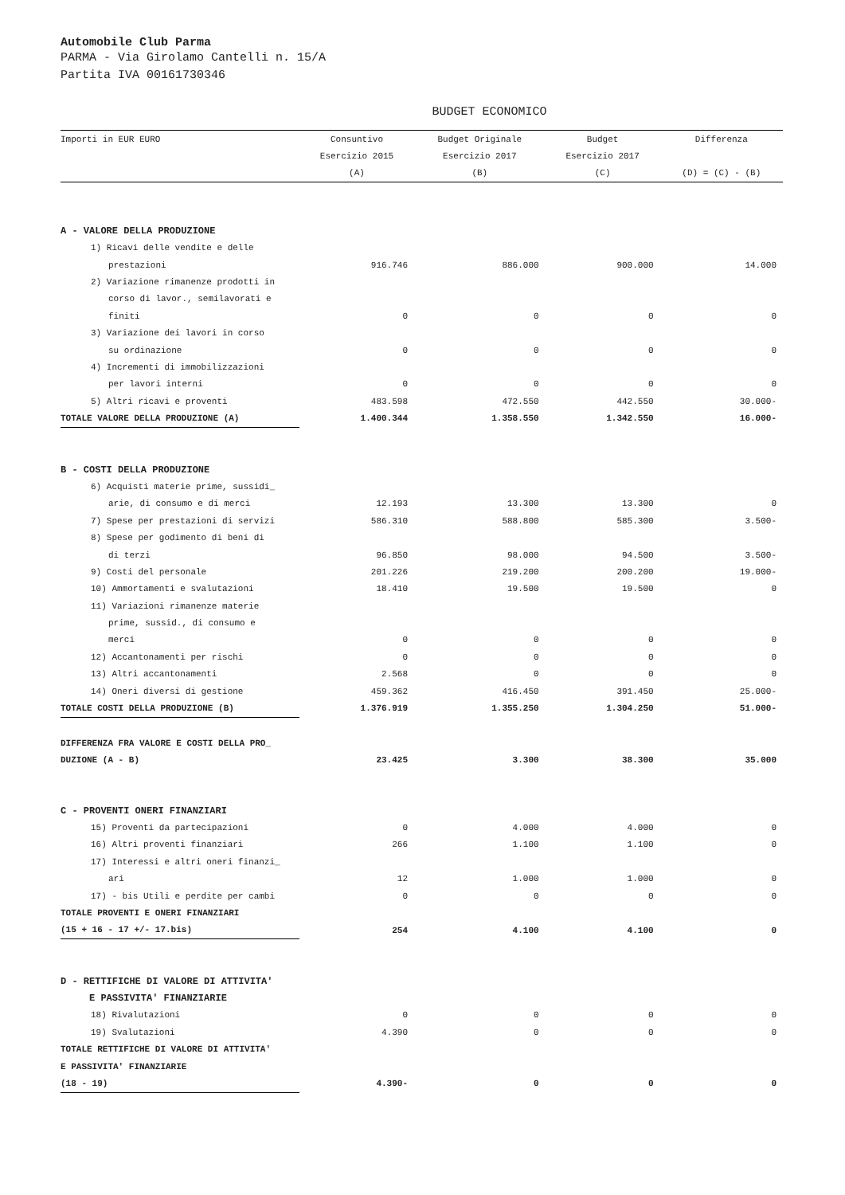Automobile Club Parma
PARMA - Via Girolamo Cantelli n. 15/A
Partita IVA 00161730346
BUDGET ECONOMICO
| Importi in EUR EURO | Consuntivo | Budget Originale | Budget | Differenza |
| --- | --- | --- | --- | --- |
| | Esercizio 2015 | Esercizio 2017 | Esercizio 2017 | |
| | (A) | (B) | (C) | (D) = (C) - (B) |
| A - VALORE DELLA PRODUZIONE | | | | |
| 1) Ricavi delle vendite e delle | | | | |
| prestazioni | 916.746 | 886.000 | 900.000 | 14.000 |
| 2) Variazione rimanenze prodotti in | | | | |
| corso di lavor., semilavorati e | | | | |
| finiti | 0 | 0 | 0 | 0 |
| 3) Variazione dei lavori in corso | | | | |
| su ordinazione | 0 | 0 | 0 | 0 |
| 4) Incrementi di immobilizzazioni | | | | |
| per lavori interni | 0 | 0 | 0 | 0 |
| 5) Altri ricavi e proventi | 483.598 | 472.550 | 442.550 | 30.000- |
| TOTALE VALORE DELLA PRODUZIONE (A) | 1.400.344 | 1.358.550 | 1.342.550 | 16.000- |
| B - COSTI DELLA PRODUZIONE | | | | |
| 6) Acquisti materie prime, sussidi_ | | | | |
| arie, di consumo e di merci | 12.193 | 13.300 | 13.300 | 0 |
| 7) Spese per prestazioni di servizi | 586.310 | 588.800 | 585.300 | 3.500- |
| 8) Spese per godimento di beni di | | | | |
| di terzi | 96.850 | 98.000 | 94.500 | 3.500- |
| 9) Costi del personale | 201.226 | 219.200 | 200.200 | 19.000- |
| 10) Ammortamenti e svalutazioni | 18.410 | 19.500 | 19.500 | 0 |
| 11) Variazioni rimanenze materie | | | | |
| prime, sussid., di consumo e | | | | |
| merci | 0 | 0 | 0 | 0 |
| 12) Accantonamenti per rischi | 0 | 0 | 0 | 0 |
| 13) Altri accantonamenti | 2.568 | 0 | 0 | 0 |
| 14) Oneri diversi di gestione | 459.362 | 416.450 | 391.450 | 25.000- |
| TOTALE COSTI DELLA PRODUZIONE (B) | 1.376.919 | 1.355.250 | 1.304.250 | 51.000- |
| DIFFERENZA FRA VALORE E COSTI DELLA PRO_ | | | | |
| DUZIONE (A - B) | 23.425 | 3.300 | 38.300 | 35.000 |
| C - PROVENTI ONERI FINANZIARI | | | | |
| 15) Proventi da partecipazioni | 0 | 4.000 | 4.000 | 0 |
| 16) Altri proventi finanziari | 266 | 1.100 | 1.100 | 0 |
| 17) Interessi e altri oneri finanzi_ | | | | |
| ari | 12 | 1.000 | 1.000 | 0 |
| 17) - bis Utili e perdite per cambi | 0 | 0 | 0 | 0 |
| TOTALE PROVENTI E ONERI FINANZIARI | | | | |
| (15 + 16 - 17 +/- 17.bis) | 254 | 4.100 | 4.100 | 0 |
| D - RETTIFICHE DI VALORE DI ATTIVITA' | | | | |
| E PASSIVITA' FINANZIARIE | | | | |
| 18) Rivalutazioni | 0 | 0 | 0 | 0 |
| 19) Svalutazioni | 4.390 | 0 | 0 | 0 |
| TOTALE RETTIFICHE DI VALORE DI ATTIVITA' | | | | |
| E PASSIVITA' FINANZIARIE | | | | |
| (18 - 19) | 4.390- | 0 | 0 | 0 |